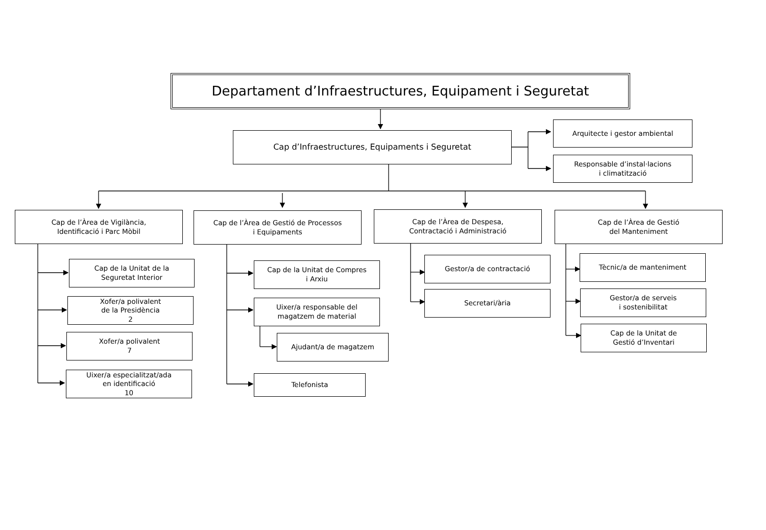Departament d’Infraestructures, Equipament i Seguretat
Cap d’Infraestructures, Equipaments i Seguretat
Arquitecte i gestor ambiental
Responsable d’instal·lacions
i climatització
Cap de l’Àrea de Vigilància,
Identificació i Parc Mòbil
Cap de l’Àrea de Gestió de Processos
i Equipaments
Cap de l’Àrea de Despesa,
Contractació i Administració
Cap de l’Àrea de Gestió
del Manteniment
Cap de la Unitat de la
Seguretat Interior
Xofer/a polivalent
de la Presidència
2
Xofer/a polivalent
7
Uixer/a especialitzat/ada
en identificació
10
Cap de la Unitat de Compres
i Arxiu
Uixer/a responsable del
magatzem de material
Ajudant/a de magatzem
Telefonista
Gestor/a de contractació
Secretari/ària
Tècnic/a de manteniment
Gestor/a de serveis
i sostenibilitat
Cap de la Unitat de
Gestió d’Inventari